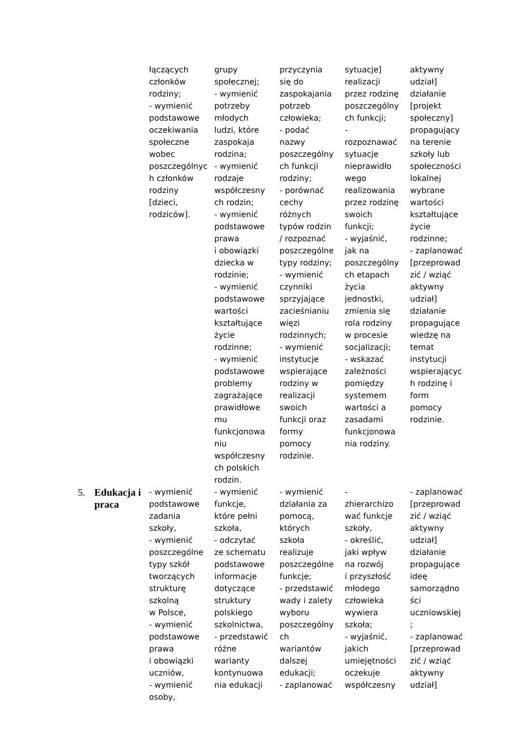| | | łączących członków rodziny; - wymienić podstawowe oczekiwania społeczne wobec poszczególnyc h członków rodziny [dzieci, rodziców]. | grupy społecznej; - wymienić potrzeby młodych ludzi, które zaspokaja rodzina; - wymienić rodzaje współczesny ch rodzin; - wymienić podstawowe prawa i obowiązki dziecka w rodzinie; - wymienić podstawowe wartości kształtujące życie rodzinne; - wymienić podstawowe problemy zagrażające prawidłowe mu funkcjonowa niu współczesny ch polskich rodzin. | przyczynia się do zaspokajania potrzeb człowieka; - podać nazwy poszczególny ch funkcji rodziny; - porównać cechy różnych typów rodzin / rozpoznać poszczególne typy rodziny; - wymienić czynniki sprzyjające zacieśnianiu więzi rodzinnych; - wymienić instytucje wspierające rodziny w realizacji swoich funkcji oraz formy pomocy rodzinie. | sytuacje] realizacji przez rodzinę poszczególny ch funkcji; - rozpoznawać sytuacje nieprawidło wego realizowania przez rodzinę swoich funkcji; - wyjaśnić, jak na poszczególny ch etapach życia jednostki, zmienia się rola rodziny w procesie socjalizacji; - wskazać zależności pomiędzy systemem wartości a zasadami funkcjonowa nia rodziny. | aktywny udział] działanie [projekt społeczny] propagujący na terenie szkoły lub społeczności lokalnej wybrane wartości kształtujące życie rodzinne; - zaplanować [przeprowad zić / wziąć aktywny udział] działanie propagujące wiedzę na temat instytucji wspierającyc h rodzinę i form pomocy rodzinie. |
| 5. | Edukacja i praca | - wymienić podstawowe zadania szkoły, - wymienić poszczególne typy szkół tworzących strukturę szkolną w Polsce, - wymienić podstawowe prawa i obowiązki uczniów, - wymienić osoby, | - wymienić funkcje, które pełni szkoła, - odczytać ze schematu podstawowe informacje dotyczące struktury polskiego szkolnictwa, - przedstawić różne warianty kontynuowa nia edukacji | - wymienić działania za pomocą, których szkoła realizuje poszczególne funkcje; - przedstawić wady i zalety wyboru poszczególny ch wariantów dalszej edukacji; - zaplanować | - zhierarchizo wać funkcje szkoły, - określić, jaki wpływ na rozwój i przyszłość młodego człowieka wywiera szkoła; - wyjaśnić, jakich umiejętności oczekuje współczesny | - zaplanować [przeprowad zić / wziąć aktywny udział] działanie propagujące ideę samorządno ści uczniowskiej ; - zaplanować [przeprowad zić / wziąć aktywny udział] |